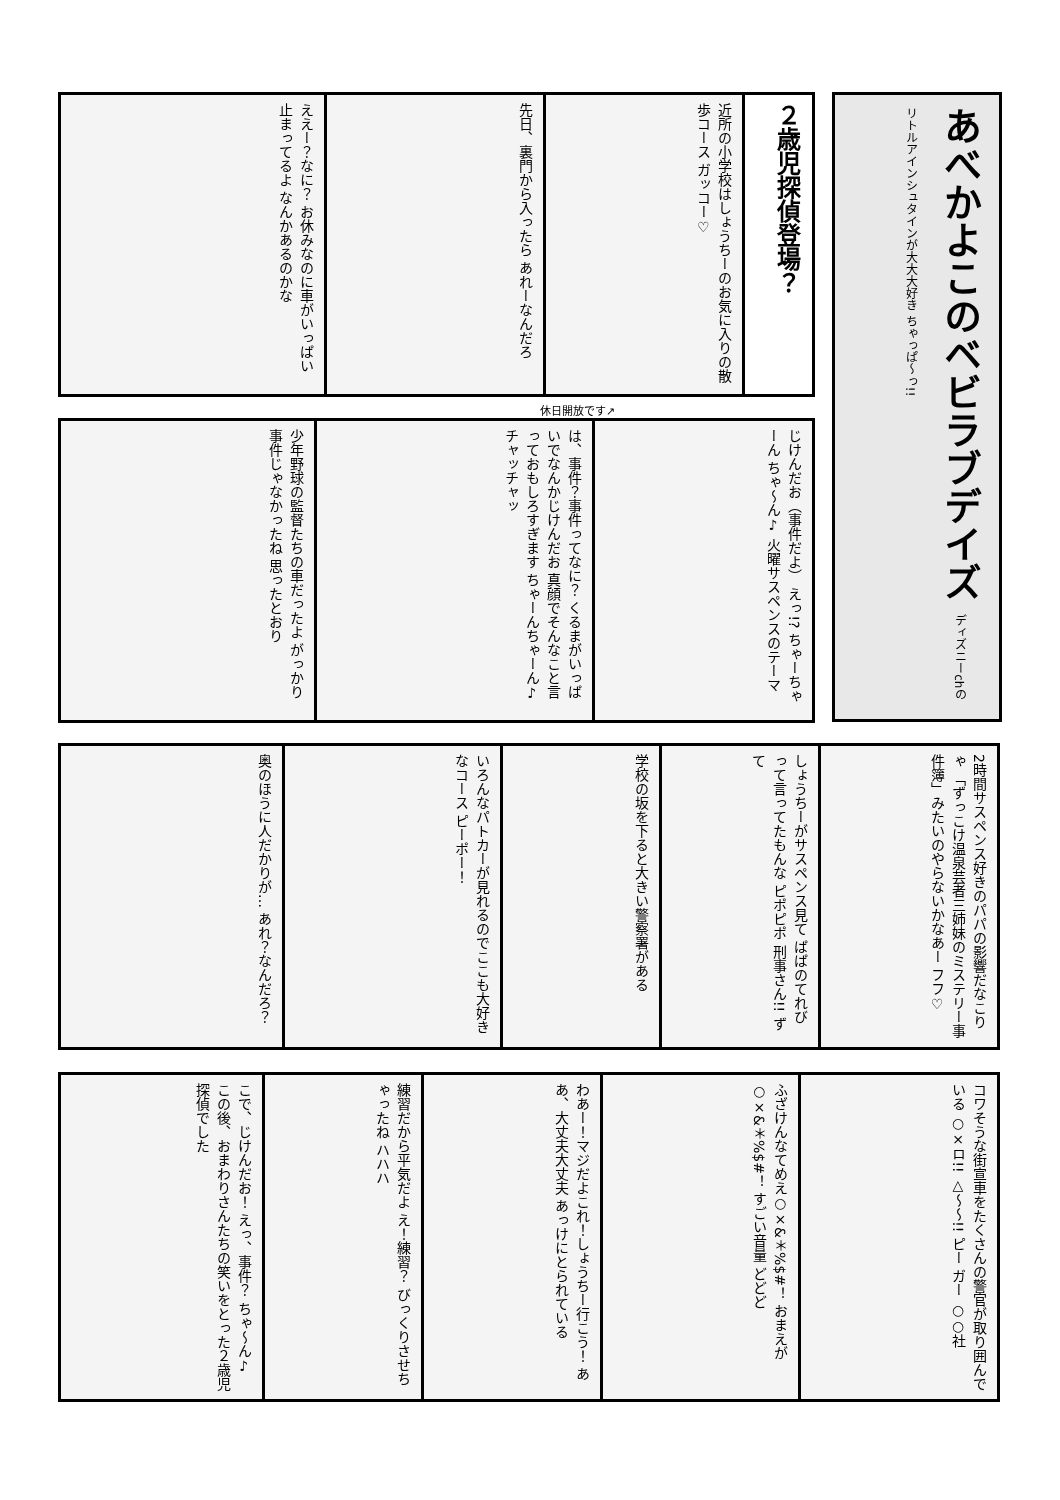あべかよこのベビラブデイズ ディズニーchのリトルアインシュタインが大大大好き ちゃっぱ〜っ!!
２歳児探偵登場？
近所の小学校はしょうちーのお気に入りの散歩コース ガッコー♡
先日、裏門から入ったら あれーなんだろ
ええー？なに？ お休みなのに車がいっぱい止まってるよ なんかあるのかな
休日開放です↗
じけんだお（事件だよ） えっ!? ちゃーちゃーん ちゃ〜ん♪ 火曜サスペンスのテーマ
は、事件？事件ってなに？ くるまがいっぱいでなんかじけんだお 真顔でそんなこと言っておもしろすぎます ちゃーんちゃーん♪ チャッチャッ
少年野球の監督たちの車だったよ がっかり 事件じゃなかったね 思ったとおり
2時間サスペンス好きのパパの影響だなこりゃ 「ずっこけ温泉芸者三姉妹のミステリー事件簿」みたいのやらないかなあー フフ♡
しょうちーがサスペンス見て ぱぱのてれび って言ってたもんな ピポピポ 刑事さん!! ずて
学校の坂を下ると大きい警察署がある
いろんなパトカーが見れるのでここも大好きなコース ピーポー！
奥のほうに人だかりが… あれ？なんだろ？
コワそうな街宣車をたくさんの警官が取り囲んでいる ○×ロ!! △〜〜!! ピー ガー ○○社
ふざけんなてめえ○×&＊%$#！ おまえが○×&＊%$#！ すごい音量 どどど
わあー！マジだよこれ！しょうちー行こう！ ああ、大丈夫大丈夫 あっけにとられている
練習だから平気だよ え！練習？ びっくりさせちゃったね ハハハ
こで、じけんだお！ えっ、事件？ ちゃ〜ん♪ この後、おまわりさんたちの笑いをとった２歳児探偵でした